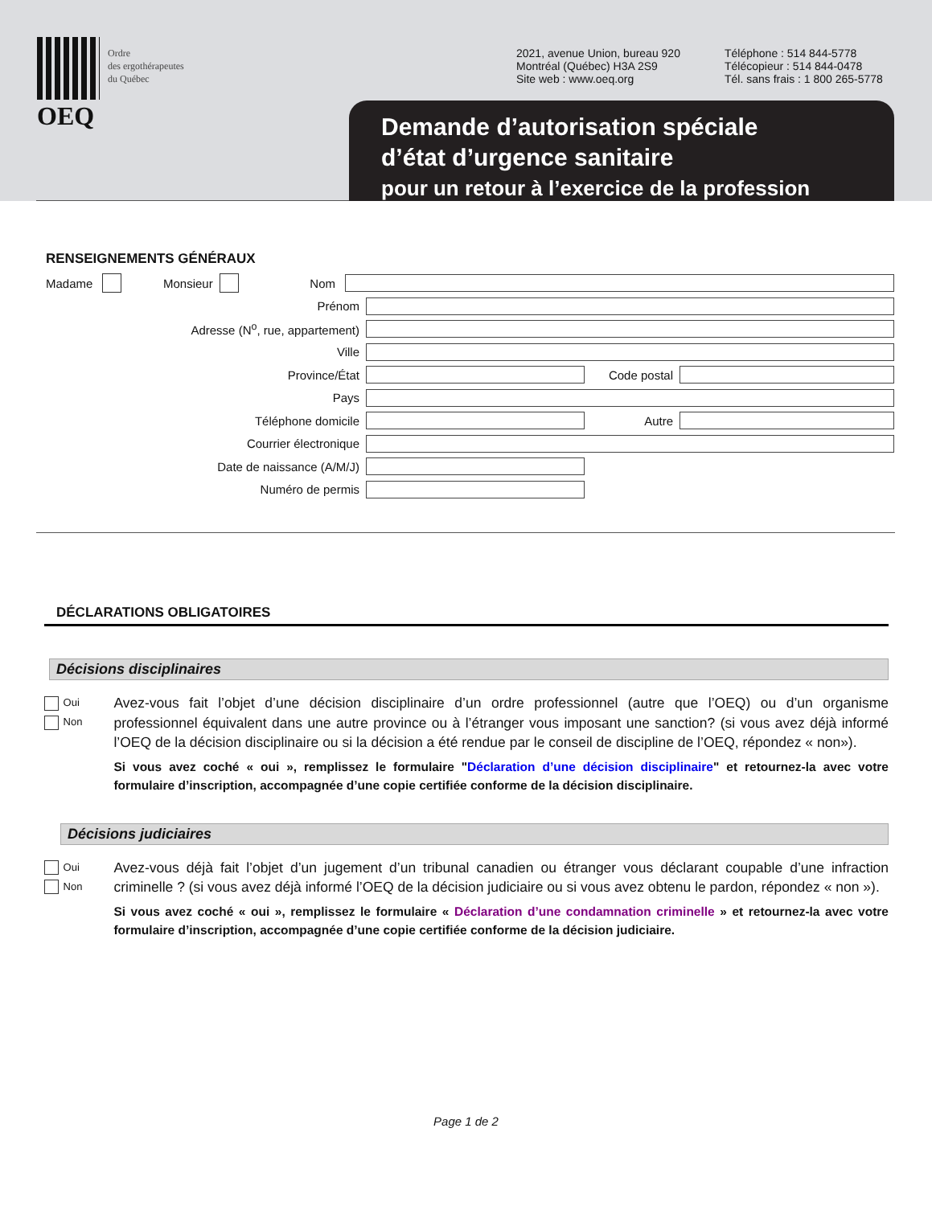OEQ
Ordre
des ergothérapeutes
du Québec
2021, avenue Union, bureau 920
Montréal (Québec) H3A 2S9
Site web : www.oeq.org
Téléphone : 514 844-5778
Télécopieur : 514 844-0478
Tél. sans frais : 1 800 265-5778
Demande d’autorisation spéciale
d’état d’urgence sanitaire
pour un retour à l’exercice de la profession
RENSEIGNEMENTS GÉNÉRAUX
Madame Monsieur Nom
Prénom
Adresse (N<sup>o</sup>, rue, appartement)
Ville
Province/État Code postal
Pays
Téléphone domicile Autre
Courrier électronique
Date de naissance (A/M/J)
Numéro de permis
DÉCLARATIONS OBLIGATOIRES
Décisions disciplinaires
Oui
Non
Avez-vous fait l’objet d’une décision disciplinaire d’un ordre professionnel (autre que l’OEQ) ou d’un organisme professionnel équivalent dans une autre province ou à l’étranger vous imposant une sanction? (si vous avez déjà informé l’OEQ de la décision disciplinaire ou si la décision a été rendue par le conseil de discipline de l’OEQ, répondez « non»).
Si vous avez coché « oui », remplissez le formulaire "Déclaration d’une décision disciplinaire" et retournez-la avec votre formulaire d’inscription, accompagnée d’une copie certifiée conforme de la décision disciplinaire.
Décisions judiciaires
Oui
Non
Avez-vous déjà fait l’objet d’un jugement d’un tribunal canadien ou étranger vous déclarant coupable d’une infraction criminelle ? (si vous avez déjà informé l’OEQ de la décision judiciaire ou si vous avez obtenu le pardon, répondez « non »).
Si vous avez coché « oui », remplissez le formulaire « Déclaration d’une condamnation criminelle » et retournez-la avec votre formulaire d’inscription, accompagnée d’une copie certifiée conforme de la décision judiciaire.
Page 1 de 2